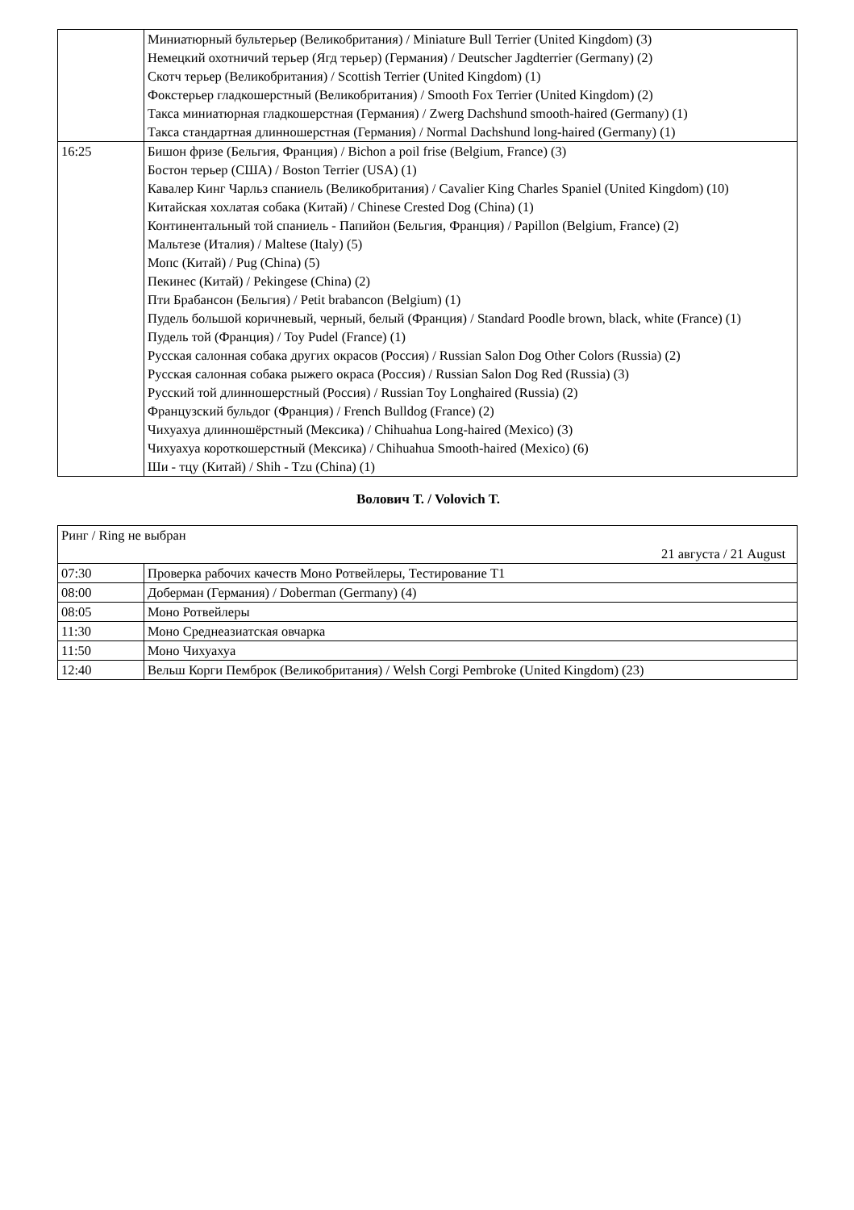| | Миниатюрный бультерьер (Великобритания) / Miniature Bull Terrier (United Kingdom) (3) Немецкий охотничий терьер (Ягд терьер) (Германия) / Deutscher Jagdterrier (Germany) (2) Скотч терьер (Великобритания) / Scottish Terrier (United Kingdom) (1) Фокстерьер гладкошерстный (Великобритания) / Smooth Fox Terrier (United Kingdom) (2) Такса миниатюрная гладкошерстная (Германия) / Zwerg Dachshund smooth-haired (Germany) (1) Такса стандартная длинношерстная (Германия) / Normal Dachshund long-haired (Germany) (1) |
| 16:25 | Бишон фризе (Бельгия, Франция) / Bichon a poil frise (Belgium, France) (3) Бостон терьер (США) / Boston Terrier (USA) (1) Кавалер Кинг Чарльз спаниель (Великобритания) / Cavalier King Charles Spaniel (United Kingdom) (10) Китайская хохлатая собака (Китай) / Chinese Crested Dog (China) (1) Континентальный той спаниель - Папийон (Бельгия, Франция) / Papillon (Belgium, France) (2) Мальтезе (Италия) / Maltese (Italy) (5) Мопс (Китай) / Pug (China) (5) Пекинес (Китай) / Pekingese (China) (2) Пти Брабансон (Бельгия) / Petit brabancon (Belgium) (1) Пудель большой коричневый, черный, белый (Франция) / Standard Poodle brown, black, white (France) (1) Пудель той (Франция) / Toy Pudel (France) (1) Русская салонная собака других окрасов (Россия) / Russian Salon Dog Other Colors (Russia) (2) Русская салонная собака рыжего окраса (Россия) / Russian Salon Dog Red (Russia) (3) Русский той длинношерстный (Россия) / Russian Toy Longhaired (Russia) (2) Французский бульдог (Франция) / French Bulldog (France) (2) Чихуахуа длинношёрстный (Мексика) / Chihuahua Long-haired (Mexico) (3) Чихуахуа короткошерстный (Мексика) / Chihuahua Smooth-haired (Mexico) (6) Ши - тцу (Китай) / Shih - Tzu (China) (1) |
Волович Т. / Volovich T.
| Ринг / Ring не выбран 21 августа / 21 August | |
| 07:30 | Проверка рабочих качеств Моно Ротвейлеры, Тестирование Т1 |
| 08:00 | Доберман (Германия) / Doberman (Germany) (4) |
| 08:05 | Моно Ротвейлеры |
| 11:30 | Моно Среднеазиатская овчарка |
| 11:50 | Моно Чихуахуа |
| 12:40 | Вельш Корги Пемброк (Великобритания) / Welsh Corgi Pembroke (United Kingdom) (23) |